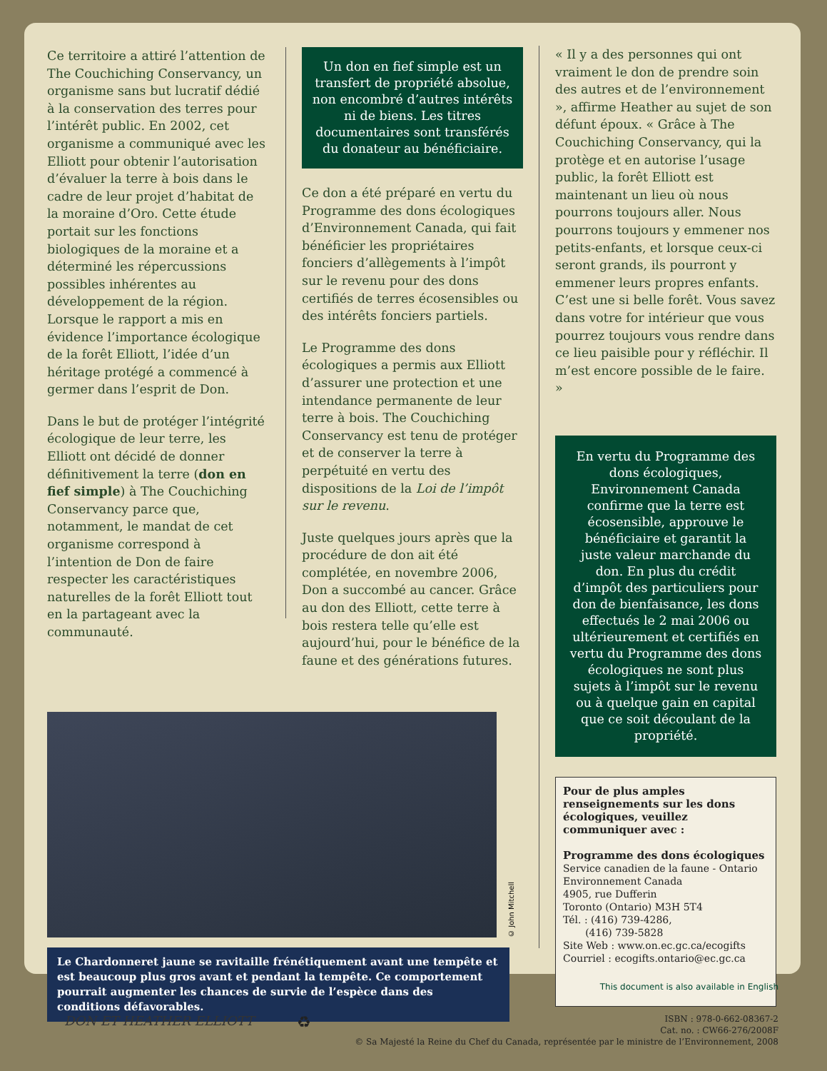Ce territoire a attiré l’attention de The Couchiching Conservancy, un organisme sans but lucratif dédié à la conservation des terres pour l’intérêt public. En 2002, cet organisme a communiqué avec les Elliott pour obtenir l’autorisation d’évaluer la terre à bois dans le cadre de leur projet d’habitat de la moraine d’Oro. Cette étude portait sur les fonctions biologiques de la moraine et a déterminé les répercussions possibles inhérentes au développement de la région. Lorsque le rapport a mis en évidence l’importance écologique de la forêt Elliott, l’idée d’un héritage protégé a commencé à germer dans l’esprit de Don.
Dans le but de protéger l’intégrité écologique de leur terre, les Elliott ont décidé de donner définitivement la terre (don en fief simple) à The Couchiching Conservancy parce que, notamment, le mandat de cet organisme correspond à l’intention de Don de faire respecter les caractéristiques naturelles de la forêt Elliott tout en la partageant avec la communauté.
Un don en fief simple est un transfert de propriété absolue, non encombré d’autres intérêts ni de biens. Les titres documentaires sont transférés du donateur au bénéficiaire.
Ce don a été préparé en vertu du Programme des dons écologiques d’Environnement Canada, qui fait bénéficier les propriétaires fonciers d’allègements à l’impôt sur le revenu pour des dons certifiés de terres écosensibles ou des intérêts fonciers partiels.
Le Programme des dons écologiques a permis aux Elliott d’assurer une protection et une intendance permanente de leur terre à bois. The Couchiching Conservancy est tenu de protéger et de conserver la terre à perpétuité en vertu des dispositions de la Loi de l’impôt sur le revenu.
Juste quelques jours après que la procédure de don ait été complétée, en novembre 2006, Don a succombé au cancer. Grâce au don des Elliott, cette terre à bois restera telle qu’elle est aujourd’hui, pour le bénéfice de la faune et des générations futures.
© John Mitchell
Le Chardonneret jaune se ravitaille frénétiquement avant une tempête et est beaucoup plus gros avant et pendant la tempête. Ce comportement pourrait augmenter les chances de survie de l’espèce dans des conditions défavorables.
« Il y a des personnes qui ont vraiment le don de prendre soin des autres et de l’environnement », affirme Heather au sujet de son défunt époux. « Grâce à The Couchiching Conservancy, qui la protège et en autorise l’usage public, la forêt Elliott est maintenant un lieu où nous pourrons toujours aller. Nous pourrons toujours y emmener nos petits-enfants, et lorsque ceux-ci seront grands, ils pourront y emmener leurs propres enfants. C’est une si belle forêt. Vous savez dans votre for intérieur que vous pourrez toujours vous rendre dans ce lieu paisible pour y réfléchir. Il m’est encore possible de le faire. »
En vertu du Programme des dons écologiques, Environnement Canada confirme que la terre est écosensible, approuve le bénéficiaire et garantit la juste valeur marchande du don. En plus du crédit d’impôt des particuliers pour don de bienfaisance, les dons effectués le 2 mai 2006 ou ultérieurement et certifiés en vertu du Programme des dons écologiques ne sont plus sujets à l’impôt sur le revenu ou à quelque gain en capital que ce soit découlant de la propriété.
Pour de plus amples renseignements sur les dons écologiques, veuillez communiquer avec :
Programme des dons écologiques
Service canadien de la faune - Ontario
Environnement Canada
4905, rue Dufferin
Toronto (Ontario) M3H 5T4
Tél. : (416) 739-4286,
(416) 739-5828
Site Web : www.on.ec.gc.ca/ecogifts
Courriel : ecogifts.ontario@ec.gc.ca
This document is also available in English
DON ET HEATHER ELLIOTT
♻
ISBN : 978-0-662-08367-2
Cat. no. : CW66-276/2008F
© Sa Majesté la Reine du Chef du Canada, représentée par le ministre de l’Environnement, 2008